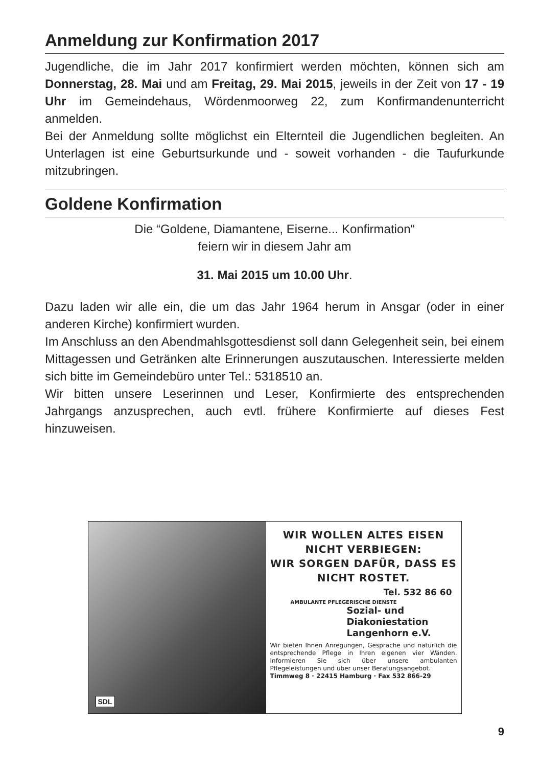Anmeldung zur Konfirmation 2017
Jugendliche, die im Jahr 2017 konfirmiert werden möchten, können sich am Donnerstag, 28. Mai und am Freitag, 29. Mai 2015, jeweils in der Zeit von 17 - 19 Uhr im Gemeindehaus, Wördenmoorweg 22, zum Konfirmandenunterricht anmelden.
Bei der Anmeldung sollte möglichst ein Elternteil die Jugendlichen begleiten. An Unterlagen ist eine Geburtsurkunde und - soweit vorhanden - die Taufurkunde mitzubringen.
Goldene Konfirmation
Die “Goldene, Diamantene, Eiserne... Konfirmation“
feiern wir in diesem Jahr am
31. Mai 2015 um 10.00 Uhr.
Dazu laden wir alle ein, die um das Jahr 1964 herum in Ansgar (oder in einer anderen Kirche) konfirmiert wurden.
Im Anschluss an den Abendmahlsgottesdienst soll dann Gelegenheit sein, bei einem Mittagessen und Getränken alte Erinnerungen auszutauschen. Interessierte melden sich bitte im Gemeindebüro unter Tel.: 5318510 an.
Wir bitten unsere Leserinnen und Leser, Konfirmierte des entsprechenden Jahrgangs anzusprechen, auch evtl. frühere Konfirmierte auf dieses Fest hinzuweisen.
SDL
WIR WOLLEN ALTES EISEN
NICHT VERBIEGEN:
WIR SORGEN DAFÜR, DASS ES
NICHT ROSTET.
Tel. 532 86 60
AMBULANTE PFLEGERISCHE DIENSTE
Sozial- und
Diakoniestation
Langenhorn e.V.
Wir bieten Ihnen Anregungen, Gespräche und natürlich die entsprechende Pflege in Ihren eigenen vier Wänden. Informieren Sie sich über unsere ambulanten Pflegeleistungen und über unser Beratungsangebot.
Timmweg 8 · 22415 Hamburg · Fax 532 866-29
9